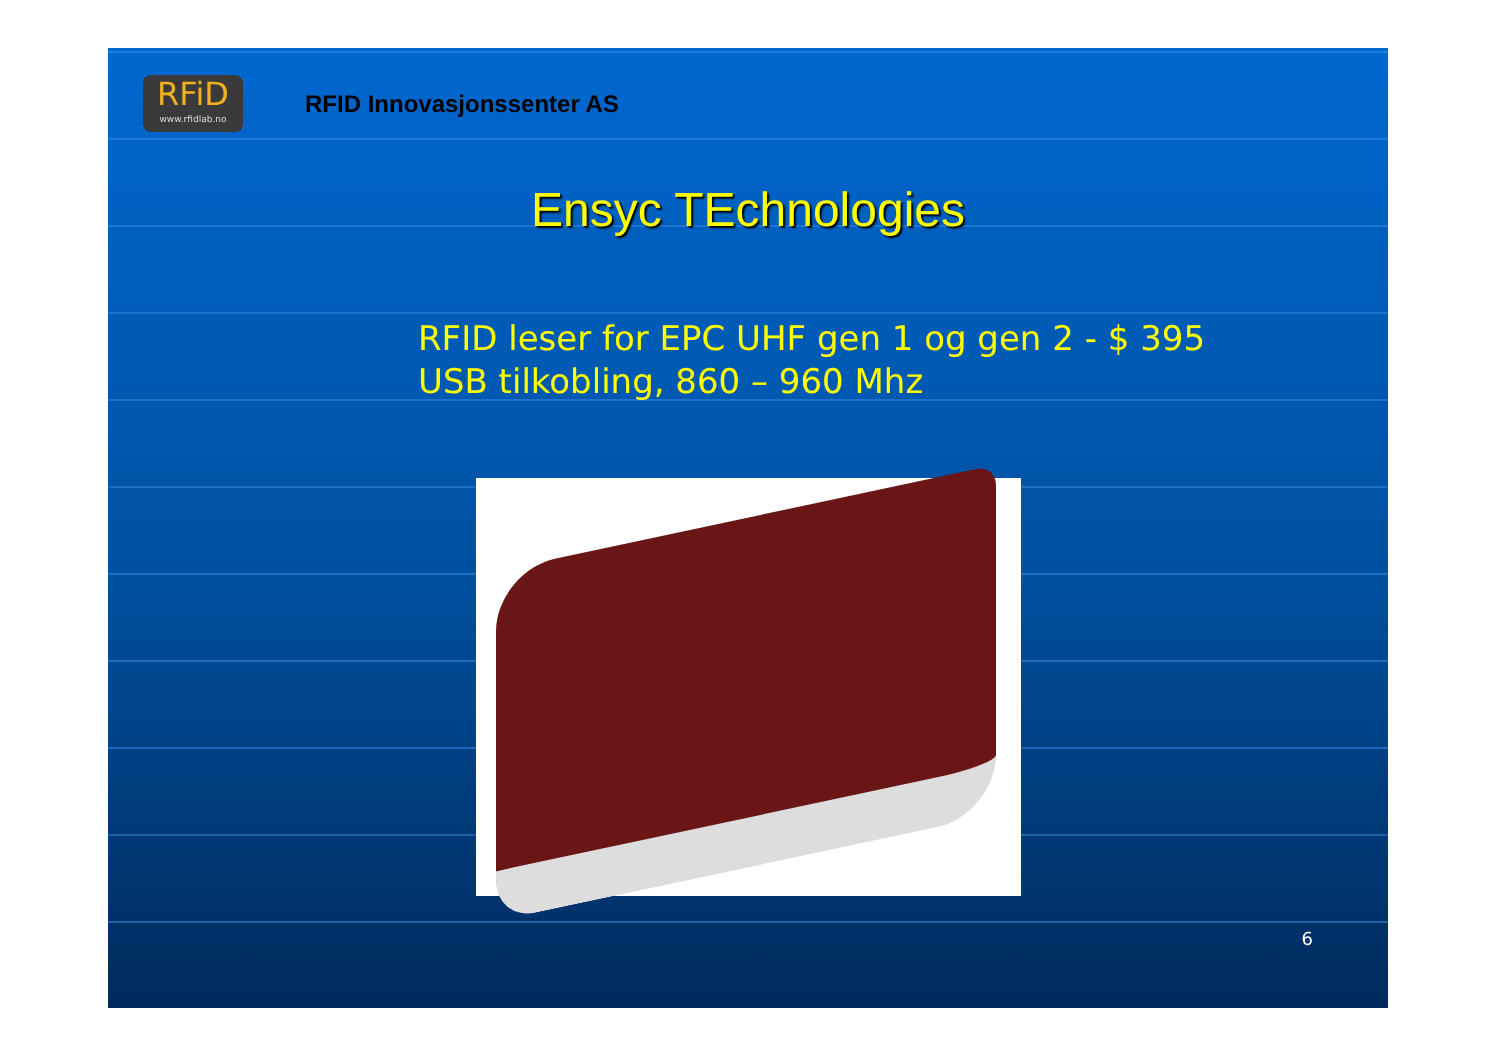RFiD
www.rfidlab.no
RFID Innovasjonssenter AS
Ensyc TEchnologies
RFID leser for EPC UHF gen 1 og gen 2 - $ 395
USB tilkobling, 860 – 960 Mhz
6